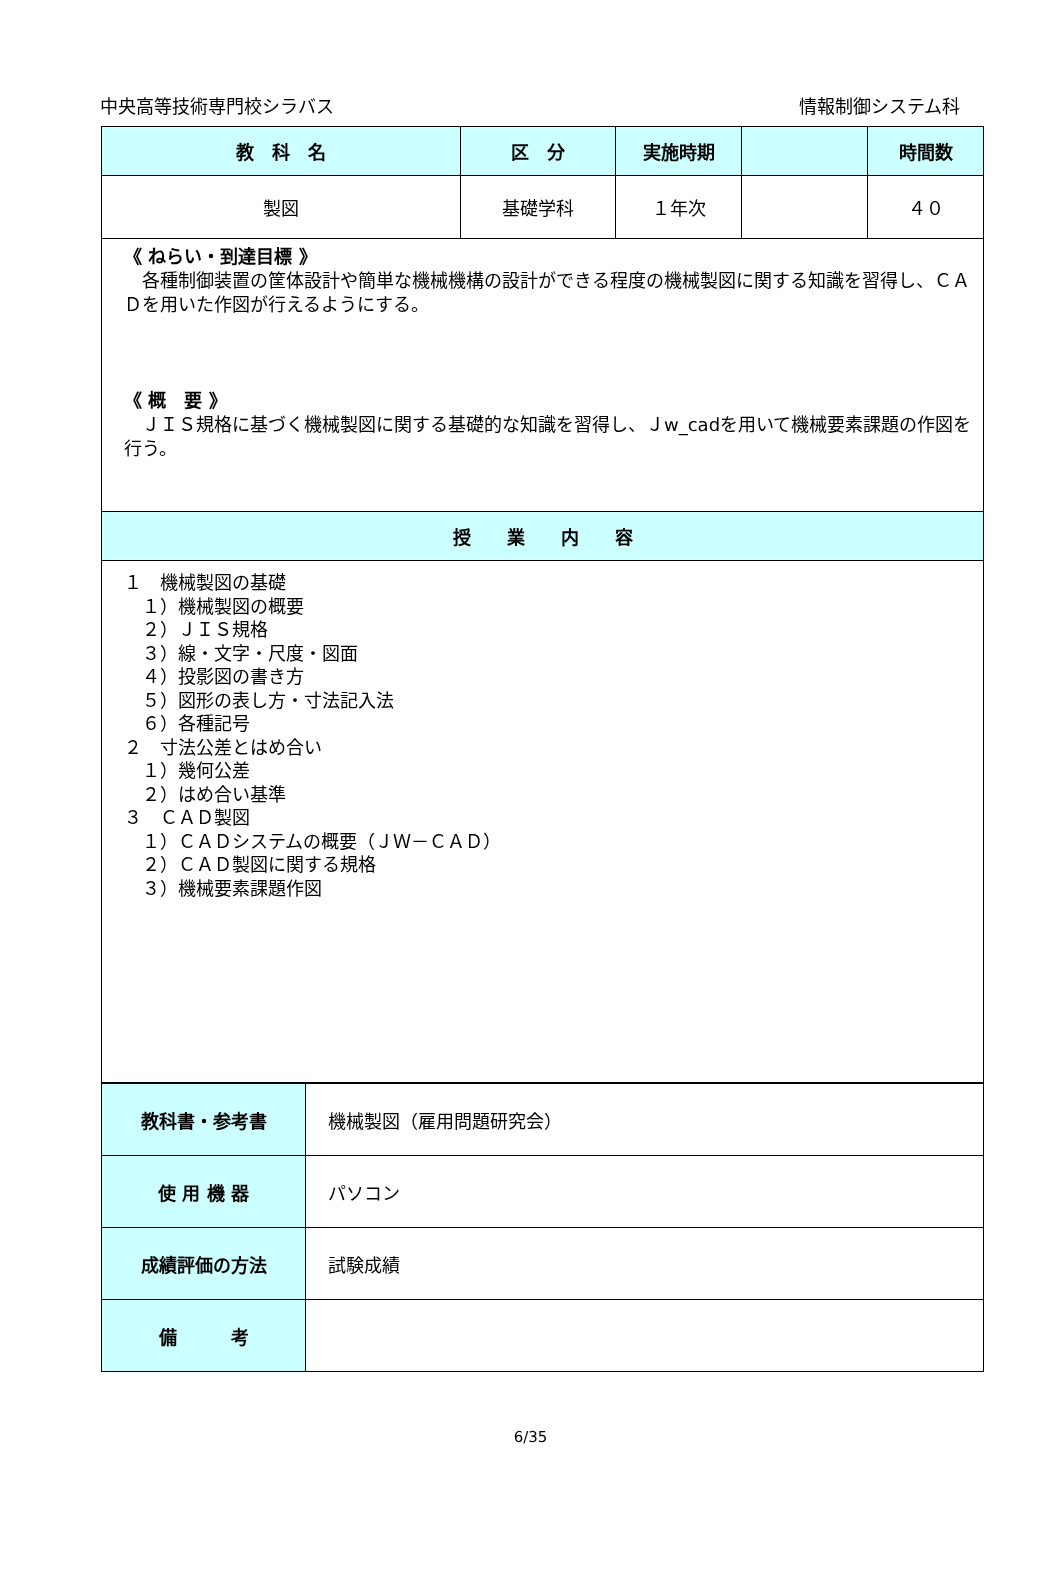中央高等技術専門校シラバス 情報制御システム科
| 教 科 名 | 区 分 | 実施時期 | | 時間数 |
| --- | --- | --- | --- | --- |
| 製図 | 基礎学科 | １年次 | | ４０ |
| 《 ねらい・到達目標 》 各種制御装置の筐体設計や簡単な機械機構の設計ができる程度の機械製図に関する知識を習得し、ＣＡＤを用いた作図が行えるようにする。 《 概 要 》 ＪＩＳ規格に基づく機械製図に関する基礎的な知識を習得し、Ｊw_cadを用いて機械要素課題の作図を行う。 | | | | |
| 授 業 内 容 | | | | |
| １ 機械製図の基礎 １）機械製図の概要 ２）ＪＩＳ規格 ３）線・文字・尺度・図面 ４）投影図の書き方 ５）図形の表し方・寸法記入法 ６）各種記号 ２ 寸法公差とはめ合い １）幾何公差 ２）はめ合い基準 ３ ＣＡＤ製図 １）ＣＡＤシステムの概要（ＪＷ－ＣＡＤ） ２）ＣＡＤ製図に関する規格 ３）機械要素課題作図 | | | | |
| 教科書・参考書 | 機械製図（雇用問題研究会） |
| 使 用 機 器 | パソコン |
| 成績評価の方法 | 試験成績 |
| 備 考 | |
6/35